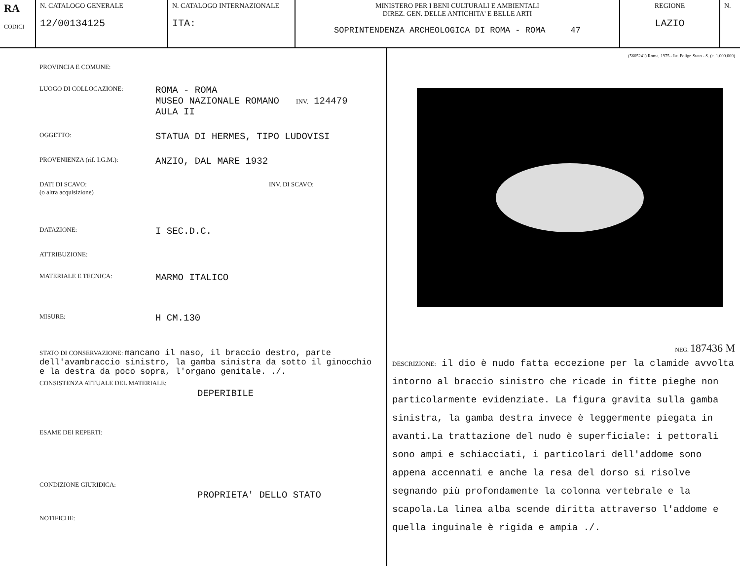RA
CODICI
N. CATALOGO GENERALE
12/00134125
N. CATALOGO INTERNAZIONALE
ITA:
MINISTERO PER I BENI CULTURALI E AMBIENTALI
DIREZ. GEN. DELLE ANTICHITA' E BELLE ARTI
SOPRINTENDENZA ARCHEOLOGICA DI ROMA - ROMA 47
REGIONE
LAZIO
N.
PROVINCIA E COMUNE:
LUOGO DI COLLOCAZIONE:
ROMA - ROMA
MUSEO NAZIONALE ROMANO INV. 124479
AULA II
OGGETTO:
STATUA DI HERMES, TIPO LUDOVISI
PROVENIENZA (rif. I.G.M.):
ANZIO, DAL MARE 1932
DATI DI SCAVO:
(o altra acquisizione)
INV. DI SCAVO:
DATAZIONE:
I SEC.D.C.
ATTRIBUZIONE:
MATERIALE E TECNICA:
MARMO ITALICO
MISURE:
H CM.130
STATO DI CONSERVAZIONE: mancano il naso, il braccio destro, parte dell'avambraccio sinistro, la gamba sinistra da sotto il ginocchio e la destra da poco sopra, l'organo genitale. ./.
CONSISTENZA ATTUALE DEL MATERIALE:
DEPERIBILE
ESAME DEI REPERTI:
CONDIZIONE GIURIDICA:
PROPRIETA' DELLO STATO
NOTIFICHE:
(5605241) Roma, 1975 - Ist. Poligr. Stato - S. (c. 1.000.000)
NEG. 187436 M
DESCRIZIONE: il dio è nudo fatta eccezione per la clamide avvolta intorno al braccio sinistro che ricade in fitte pieghe non particolarmente evidenziate. La figura gravita sulla gamba sinistra, la gamba destra invece è leggermente piegata in avanti.La trattazione del nudo è superficiale: i pettorali sono ampi e schiacciati, i particolari dell'addome sono appena accennati e anche la resa del dorso si risolve segnando più profondamente la colonna vertebrale e la scapola.La linea alba scende diritta attraverso l'addome e quella inguinale è rigida e ampia ./.